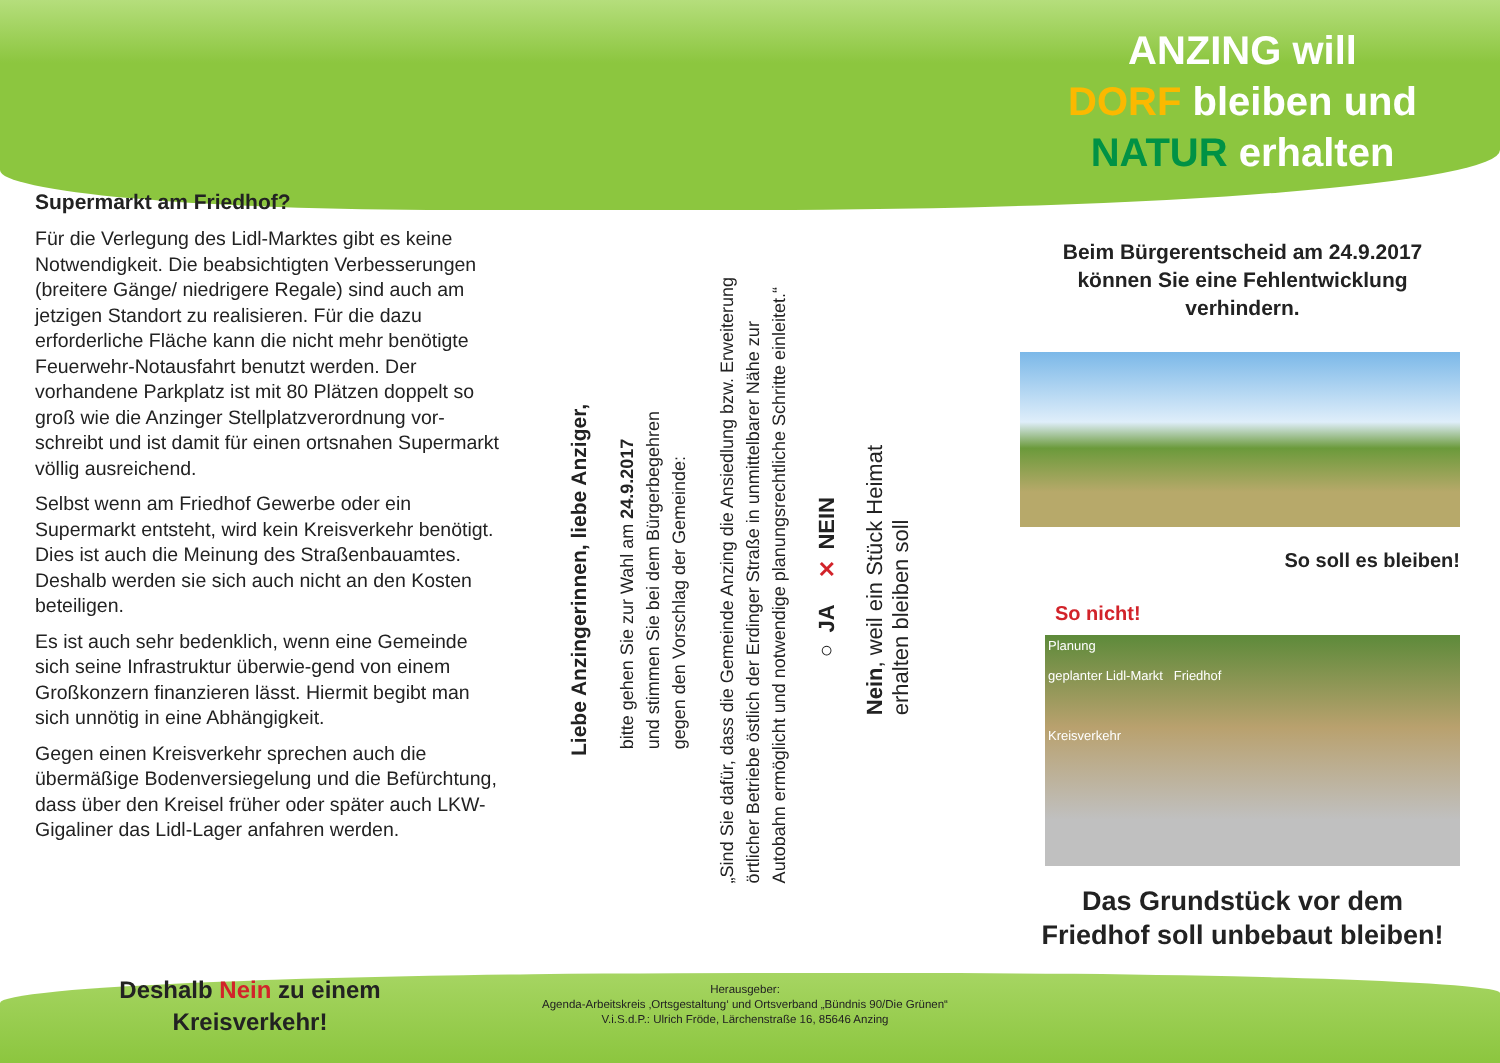Supermarkt am Friedhof?
Für die Verlegung des Lidl-Marktes gibt es keine Notwendigkeit. Die beabsichtigten Verbesserungen (breitere Gänge/ niedrigere Regale) sind auch am jetzigen Standort zu realisieren. Für die dazu erforderliche Fläche kann die nicht mehr benötigte Feuerwehr-Notausfahrt benutzt werden. Der vorhandene Parkplatz ist mit 80 Plätzen doppelt so groß wie die Anzinger Stellplatzverordnung vor-schreibt und ist damit für einen ortsnahen Supermarkt völlig ausreichend.
Selbst wenn am Friedhof Gewerbe oder ein Supermarkt entsteht, wird kein Kreisverkehr benötigt. Dies ist auch die Meinung des Straßenbauamtes. Deshalb werden sie sich auch nicht an den Kosten beteiligen.
Es ist auch sehr bedenklich, wenn eine Gemeinde sich seine Infrastruktur überwie-gend von einem Großkonzern finanzieren lässt. Hiermit begibt man sich unnötig in eine Abhängigkeit.
Gegen einen Kreisverkehr sprechen auch die übermäßige Bodenversiegelung und die Befürchtung, dass über den Kreisel früher oder später auch LKW-Gigaliner das Lidl-Lager anfahren werden.
Liebe Anzingerinnen, liebe Anziger,
bitte gehen Sie zur Wahl am 24.9.2017
und stimmen Sie bei dem Bürgerbegehren
gegen den Vorschlag der Gemeinde:
„Sind Sie dafür, dass die Gemeinde Anzing die Ansiedlung bzw. Erweiterung
örtlicher Betriebe östlich der Erdinger Straße in unmittelbarer Nähe zur
Autobahn ermöglicht und notwendige planungsrechtliche Schritte einleitet.“
○ JA ✕ NEIN
Nein, weil ein Stück Heimat
erhalten bleiben soll
ANZING will
DORF bleiben und
NATUR erhalten
Beim Bürgerentscheid am 24.9.2017 können Sie eine Fehlentwicklung verhindern.
So soll es bleiben!
So nicht!
Planung
geplanter Lidl-Markt Friedhof
Kreisverkehr
Das Grundstück vor dem Friedhof soll unbebaut bleiben!
Deshalb Nein zu einem
Kreisverkehr!
Herausgeber:
Agenda-Arbeitskreis ‚Ortsgestaltung‘ und Ortsverband „Bündnis 90/Die Grünen“
V.i.S.d.P.: Ulrich Fröde, Lärchenstraße 16, 85646 Anzing